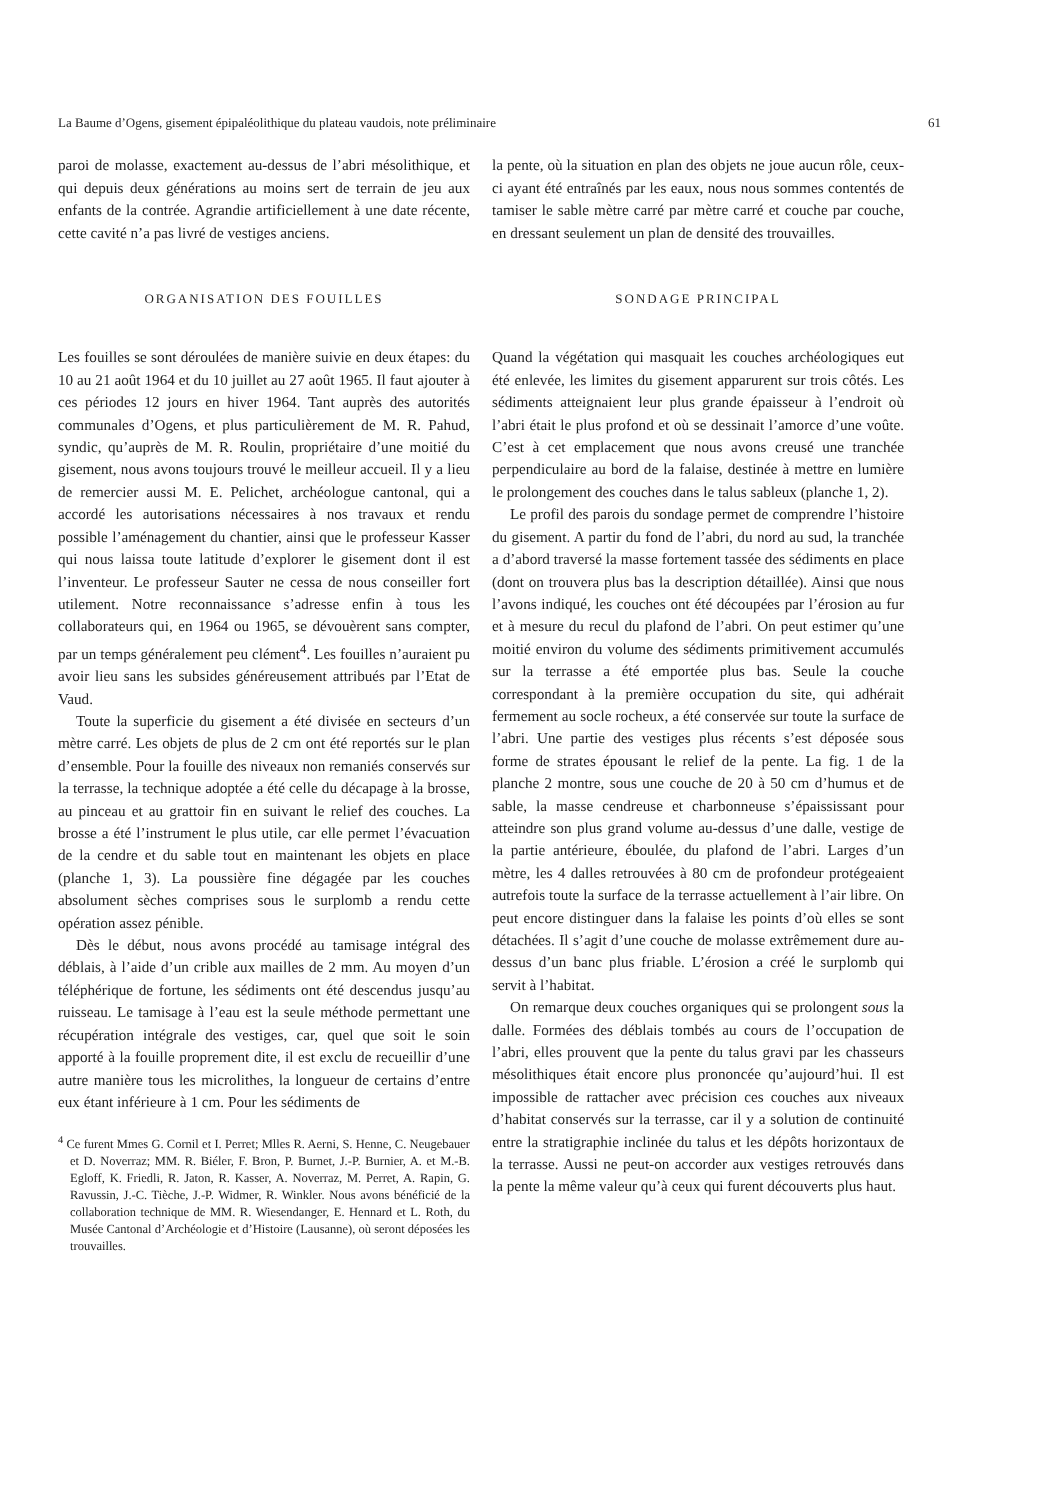La Baume d’Ogens, gisement épipaléolithique du plateau vaudois, note préliminaire 61
paroi de molasse, exactement au-dessus de l’abri mésolithique, et qui depuis deux générations au moins sert de terrain de jeu aux enfants de la contrée. Agrandie artificiellement à une date récente, cette cavité n’a pas livré de vestiges anciens.
ORGANISATION DES FOUILLES
Les fouilles se sont déroulées de manière suivie en deux étapes: du 10 au 21 août 1964 et du 10 juillet au 27 août 1965. Il faut ajouter à ces périodes 12 jours en hiver 1964. Tant auprès des autorités communales d’Ogens, et plus particulièrement de M. R. Pahud, syndic, qu’auprès de M. R. Roulin, propriétaire d’une moitié du gisement, nous avons toujours trouvé le meilleur accueil. Il y a lieu de remercier aussi M. E. Pelichet, archéologue cantonal, qui a accordé les autorisations nécessaires à nos travaux et rendu possible l’aménagement du chantier, ainsi que le professeur Kasser qui nous laissa toute latitude d’explorer le gisement dont il est l’inventeur. Le professeur Sauter ne cessa de nous conseiller fort utilement. Notre reconnaissance s’adresse enfin à tous les collaborateurs qui, en 1964 ou 1965, se dévouèrent sans compter, par un temps généralement peu clément<sup>4</sup>. Les fouilles n’auraient pu avoir lieu sans les subsides généreusement attribués par l’Etat de Vaud.
Toute la superficie du gisement a été divisée en secteurs d’un mètre carré. Les objets de plus de 2 cm ont été reportés sur le plan d’ensemble. Pour la fouille des niveaux non remaniés conservés sur la terrasse, la technique adoptée a été celle du décapage à la brosse, au pinceau et au grattoir fin en suivant le relief des couches. La brosse a été l’instrument le plus utile, car elle permet l’évacuation de la cendre et du sable tout en maintenant les objets en place (planche 1, 3). La poussière fine dégagée par les couches absolument sèches comprises sous le surplomb a rendu cette opération assez pénible.
Dès le début, nous avons procédé au tamisage intégral des déblais, à l’aide d’un crible aux mailles de 2 mm. Au moyen d’un téléphérique de fortune, les sédiments ont été descendus jusqu’au ruisseau. Le tamisage à l’eau est la seule méthode permettant une récupération intégrale des vestiges, car, quel que soit le soin apporté à la fouille proprement dite, il est exclu de recueillir d’une autre manière tous les microlithes, la longueur de certains d’entre eux étant inférieure à 1 cm. Pour les sédiments de
<sup>4</sup> Ce furent Mmes G. Cornil et I. Perret; Mlles R. Aerni, S. Henne, C. Neugebauer et D. Noverraz; MM. R. Biéler, F. Bron, P. Burnet, J.-P. Burnier, A. et M.-B. Egloff, K. Friedli, R. Jaton, R. Kasser, A. Noverraz, M. Perret, A. Rapin, G. Ravussin, J.-C. Tièche, J.-P. Widmer, R. Winkler. Nous avons bénéficié de la collaboration technique de MM. R. Wiesendanger, E. Hennard et L. Roth, du Musée Cantonal d’Archéologie et d’Histoire (Lausanne), où seront déposées les trouvailles.
la pente, où la situation en plan des objets ne joue aucun rôle, ceux-ci ayant été entraînés par les eaux, nous nous sommes contentés de tamiser le sable mètre carré par mètre carré et couche par couche, en dressant seulement un plan de densité des trouvailles.
SONDAGE PRINCIPAL
Quand la végétation qui masquait les couches archéologiques eut été enlevée, les limites du gisement apparurent sur trois côtés. Les sédiments atteignaient leur plus grande épaisseur à l’endroit où l’abri était le plus profond et où se dessinait l’amorce d’une voûte. C’est à cet emplacement que nous avons creusé une tranchée perpendiculaire au bord de la falaise, destinée à mettre en lumière le prolongement des couches dans le talus sableux (planche 1, 2).
Le profil des parois du sondage permet de comprendre l’histoire du gisement. A partir du fond de l’abri, du nord au sud, la tranchée a d’abord traversé la masse fortement tassée des sédiments en place (dont on trouvera plus bas la description détaillée). Ainsi que nous l’avons indiqué, les couches ont été découpées par l’érosion au fur et à mesure du recul du plafond de l’abri. On peut estimer qu’une moitié environ du volume des sédiments primitivement accumulés sur la terrasse a été emportée plus bas. Seule la couche correspondant à la première occupation du site, qui adhérait fermement au socle rocheux, a été conservée sur toute la surface de l’abri. Une partie des vestiges plus récents s’est déposée sous forme de strates épousant le relief de la pente. La fig. 1 de la planche 2 montre, sous une couche de 20 à 50 cm d’humus et de sable, la masse cendreuse et charbonneuse s’épaississant pour atteindre son plus grand volume au-dessus d’une dalle, vestige de la partie antérieure, éboulée, du plafond de l’abri. Larges d’un mètre, les 4 dalles retrouvées à 80 cm de profondeur protégeaient autrefois toute la surface de la terrasse actuellement à l’air libre. On peut encore distinguer dans la falaise les points d’où elles se sont détachées. Il s’agit d’une couche de molasse extrêmement dure au-dessus d’un banc plus friable. L’érosion a créé le surplomb qui servit à l’habitat.
On remarque deux couches organiques qui se prolongent sous la dalle. Formées des déblais tombés au cours de l’occupation de l’abri, elles prouvent que la pente du talus gravi par les chasseurs mésolithiques était encore plus prononcée qu’aujourd’hui. Il est impossible de rattacher avec précision ces couches aux niveaux d’habitat conservés sur la terrasse, car il y a solution de continuité entre la stratigraphie inclinée du talus et les dépôts horizontaux de la terrasse. Aussi ne peut-on accorder aux vestiges retrouvés dans la pente la même valeur qu’à ceux qui furent découverts plus haut.